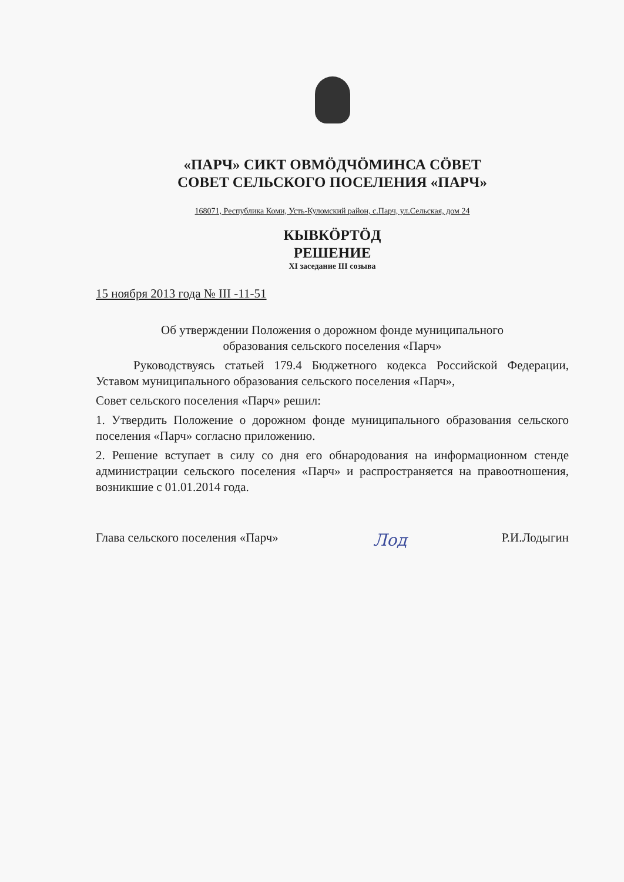«ПАРЧ» СИКТ ОВМÖДЧÖМИНСА СÖВЕТ
СОВЕТ СЕЛЬСКОГО ПОСЕЛЕНИЯ «ПАРЧ»
168071, Республика Коми, Усть-Куломский район, с.Парч, ул.Сельская, дом 24
КЫВКÖРТÖД
РЕШЕНИЕ
XI заседание III созыва
15 ноября 2013 года № III -11-51
Об утверждении Положения о дорожном фонде муниципального
образования сельского поселения «Парч»
Руководствуясь статьей 179.4 Бюджетного кодекса Российской Федерации, Уставом муниципального образования сельского поселения «Парч»,
Совет сельского поселения «Парч» решил:
1. Утвердить Положение о дорожном фонде муниципального образования сельского поселения «Парч» согласно приложению.
2. Решение вступает в силу со дня его обнародования на информационном стенде администрации сельского поселения «Парч» и распространяется на правоотношения, возникшие с 01.01.2014 года.
Глава сельского поселения «Парч» Лод Р.И.Лодыгин